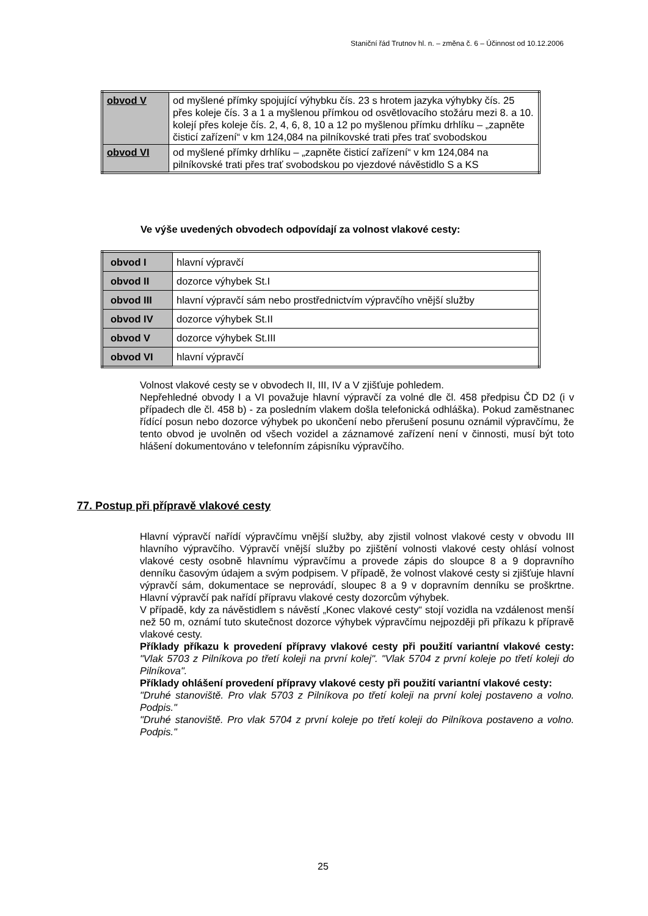Staniční řád Trutnov hl. n. – změna č. 6 – Účinnost od 10.12.2006
| obvod V | od myšlené přímky spojující výhybku čís. 23 s hrotem jazyka výhybky čís. 25 přes koleje čís. 3 a 1 a myšlenou přímkou od osvětlovacího stožáru mezi 8. a 10. kolejí přes koleje čís. 2, 4, 6, 8, 10 a 12 po myšlenou přímku drhlíku – „zapněte čisticí zařízení“ v km 124,084 na pilníkovské trati přes trať svobodskou |
| obvod VI | od myšlené přímky drhlíku – „zapněte čisticí zařízení“ v km 124,084 na pilníkovské trati přes trať svobodskou po vjezdové návěstidlo S a KS |
Ve výše uvedených obvodech odpovídají za volnost vlakové cesty:
| obvod I | hlavní výpravčí |
| obvod II | dozorce výhybek St.I |
| obvod III | hlavní výpravčí sám nebo prostřednictvím výpravčího vnější služby |
| obvod IV | dozorce výhybek St.II |
| obvod V | dozorce výhybek St.III |
| obvod VI | hlavní výpravčí |
Volnost vlakové cesty se v obvodech II, III, IV a V zjišťuje pohledem.
Nepřehledné obvody I a VI považuje hlavní výpravčí za volné dle čl. 458 předpisu ČD D2 (i v případech dle čl. 458 b) - za posledním vlakem došla telefonická odhláška). Pokud zaměstnanec řídící posun nebo dozorce výhybek po ukončení nebo přerušení posunu oznámil výpravčímu, že tento obvod je uvolněn od všech vozidel a záznamové zařízení není v činnosti, musí být toto hlášení dokumentováno v telefonním zápisníku výpravčího.
77. Postup při přípravě vlakové cesty
Hlavní výpravčí nařídí výpravčímu vnější služby, aby zjistil volnost vlakové cesty v obvodu III hlavního výpravčího. Výpravčí vnější služby po zjištění volnosti vlakové cesty ohlásí volnost vlakové cesty osobně hlavnímu výpravčímu a provede zápis do sloupce 8 a 9 dopravního denníku časovým údajem a svým podpisem. V případě, že volnost vlakové cesty si zjišťuje hlavní výpravčí sám, dokumentace se neprovádí, sloupec 8 a 9 v dopravním denníku se proškrtne. Hlavní výpravčí pak nařídí přípravu vlakové cesty dozorcům výhybek.
V případě, kdy za návěstidlem s návěstí „Konec vlakové cesty“ stojí vozidla na vzdálenost menší než 50 m, oznámí tuto skutečnost dozorce výhybek výpravčímu nejpozději při příkazu k přípravě vlakové cesty.
Příklady příkazu k provedení přípravy vlakové cesty při použití variantní vlakové cesty: "Vlak 5703 z Pilníkova po třetí koleji na první kolej". "Vlak 5704 z první koleje po třetí koleji do Pilníkova".
Příklady ohlášení provedení přípravy vlakové cesty při použití variantní vlakové cesty:
"Druhé stanoviště. Pro vlak 5703 z Pilníkova po třetí koleji na první kolej postaveno a volno. Podpis."
"Druhé stanoviště. Pro vlak 5704 z první koleje po třetí koleji do Pilníkova postaveno a volno. Podpis."
25